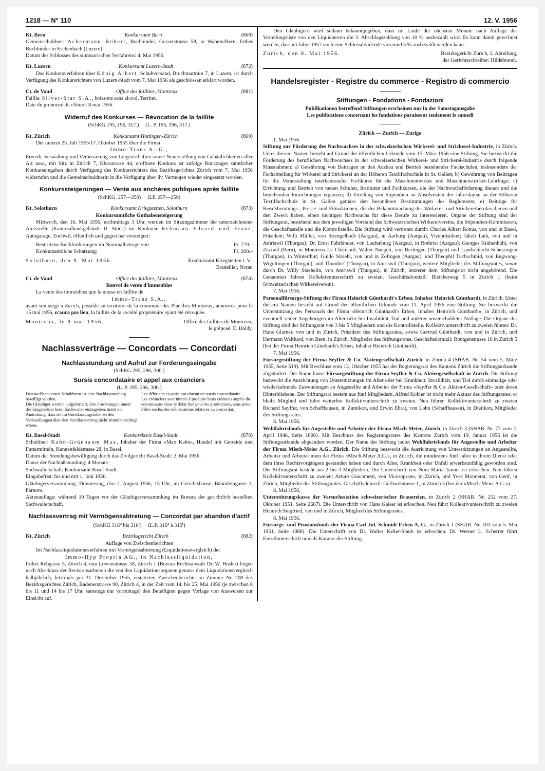1218 — N° 110 12. V. 1956
Kt. Bern Konkursamt Bern (868)
Gemeinschuldner: Ackermann Robert, Buchbinder, Gossetstrasse 58, in Wabern/Bern, früher Buchbinder in Eschenbach (Luzern).
Datum des Schlusses des summarischen Verfahrens: 4. Mai 1956.
Kt. Luzern Konkursamt Luzern-Stadt (872)
Das Konkursverfahren über König Albert, Schuhversand, Bruchmattrain 7, in Luzern, ist durch Verfügung des Konkursrichters von Luzern-Stadt vom 7. Mai 1956 als geschlossen erklärt worden.
Ct. de Vaud Office des faillites, Montreux (881)
Faillie: Silver-Star S.A., boissons sans alcool, Territet.
Date du prononcé de clôture: 8 mai 1956.
Widerruf des Konkurses — Révocation de la faillite
(SchKG 195, 196, 317.) (L. P. 195, 196, 317.)
Kt. Zürich Konkursamt Hottingen-Zürich (869)
Der unterm 25. Juli 1955/17. Oktober 1955 über die Firma
Immo-Trans A.-G.,
Erwerb, Verwaltung und Veräusserung von Liegenschaften sowie Neuerstellung von Gebäulichkeiten aller Art usw., mit Sitz in Zürich 7, Klusstrasse 44, eröffnete Konkurs ist zufolge Rückzuges sämtlicher Konkurseingaben durch Verfügung des Konkursrichters des Bezirksgerichtes Zürich vom 7. Mai 1956 widerrufen und die Gemeinschuldnerin in die Verfügung über ihr Vermögen wieder eingesetzt worden.
Konkurssteigerungen — Vente aux enchères publiques après faillite
(SchKG. 257—259) (LP. 257—259)
Kt. Solothurn Konkursamt Kriegstetten, Solothurn (873)
Konkursamtliche Guthabensteigerung
Mittwoch, den 16. Mai 1956, nachmittags 3 Uhr, werden im Sitzungszimmer der unterzeichneten Amtsstelle (Kantonalbankgebäude II. Stock) im Konkurse Rebmann Eduard und Franz, Autogarage, Zuchwil, öffentlich und gegen bar versteigert:
Bestrittene Buchforderungen im Nominalbetrage von Fr. 779.–
Konkursamtliche Schatzung: Fr. 200.–
Solothurn, den 9. Mai 1956. Konkursamt Kriegstetten i. V.:
Boutellier, Notar.
Ct. de Vaud Office des faillites, Montreux (874)
Renvoi de vente d'immeubles
La vente des immeubles que la masse en faillite de
Immo-Trans S.A.,
ayant son siège à Zurich, possède au territoire de la commune des Planches-Montreux, annoncée pour le 15 mai 1956, n'aura pas lieu, la faillite de la société propriétaire ayant été révoquée.
Montreux, le 9 mai 1956. Office des faillites de Montreux,
le préposé: E. Haldy.
Nachlassverträge — Concordats — Concordati
Nachlasstundung und Aufruf zur Forderungseingabe
(SchKG 295, 296, 300.)
Sursis concordataire et appel aux créanciers
(L. P. 295, 296, 300.)
Den nachbenannten Schuldnern ist eine Nachlasstundung bewilligt worden.
Die Gläubiger werden aufgefordert, ihre Forderungen innert der Eingabefrist beim Sachwalter einzugeben, unter der Androhung, dass sie im Unterlassungsfalle bei den Verhandlungen über den Nachlassvertrag nicht stimmberechtigt wären.
Les débiteurs ci-après ont obtenu un sursis concordataire.
Les créanciers sont invités à produire leurs créances auprès du commissaire dans le délai fixé pour les productions, sous peine d'être exclus des délibérations relatives au concordat.
Kt. Basel-Stadt Konkurskreis Basel-Stadt (870)
Schuldner: Kahn-Grünbaum Max, Inhaber der Firma «Max Kahn», Handel mit Getreide und Futtermitteln, Kannenfeldstrasse 28, in Basel.
Datum der Stundungsbewilligung durch das Zivilgericht Basel-Stadt: 2. Mai 1956.
Dauer der Nachlaßstundung: 4 Monate.
Sachwalterschaft: Konkursamt Basel-Stadt.
Eingabefrist: bis und mit 1. Juni 1956.
Gläubigerversammlung: Donnerstag, den 2. August 1956, 15 Uhr, im Gerichtshause, Bäumleingasse 1, Parterre.
Aktenauflage: während 10 Tagen vor der Gläubigerversammlung im Bureau der gerichtlich bestellten Sachwalterschaft.
Nachlassvertrag mit Vermögensabtretung — Concordat par abandon d'actif
(SchKG 316<sup>a</sup> bis 316<sup>t</sup>) (L.P. 316<sup>a</sup> à 316<sup>t</sup>)
Kt. Zürich Bezirksgericht Zürich (882)
Auflage von Zwischenberichten
Im Nachlassliquidationsverfahren mit Vermögensabtretung (Liquidationsvergleich) der
Immo-Hyp Propria AG., in Nachlassliquidation,
früher Rebgasse 5, Zürich 4, nun Löwenstrasse 58, Zürich 1 (Bureau Rechtsanwalt Dr. W. Hasler) liegen nach Abschluss der Revisionsarbeiten die von den Liquidationsorganen gemäss dem Liquidationsvergleich halbjährlich, letztmals per 31. Dezember 1955, erstatteten Zwischenberichte im Zimmer Nr. 208 des Bezirksgerichtes Zürich, Badenerstrasse 90, Zürich 4, in der Zeit vom 14. bis 25. Mai 1956 (je zwischen 8 bis 11 und 14 bis 17 Uhr, samstags nur vormittags) den Beteiligten gegen Vorlage von Ausweisen zur Einsicht auf.
Den Gläubigern wird sodann bekanntgegeben, dass im Laufe der nächsten Monate nach Auflage der Verteilungsliste von den Liquidatoren die 3. Abschlagszahlung von 10 % ausbezahlt wird. Es kann damit gerechnet werden, dass im Jahre 1957 noch eine Schlussdividende von rund 5 % ausbezahlt werden kann.
Zürich, den 8. Mai 1956. Bezirksgericht Zürich, 3. Abteilung,
der Gerichtsschreiber: Hildebrandt.
Handelsregister - Registre du commerce - Registro di commercio
Stiftungen - Fondations - Fondazioni
Publikationen betreffend Stiftungen erscheinen nur in der Samstagausgabe
Les publications concernant les fondations paraissent seulement le samedi
Zürich — Zurich — Zurigo
1. Mai 1956.
Stiftung zur Förderung des Nachwuchses in der schweizerischen Wirkerei- und Strickerei-Industrie, in Zürich. Unter diesem Namen besteht auf Grund der öffentlichen Urkunde vom 15. März 1956 eine Stiftung. Sie bezweckt die Förderung des beruflichen Nachwuchses in der schweizerischen Wirkerei- und Strickerei-Industrie durch folgende Massnahmen: a) Gewährung von Beiträgen an den Ausbau und Betrieb bestehender Fachschulen, insbesondere der Fachabteilung für Wirkerei und Strickerei an der Höheren Textilfachschule in St. Gallen; b) Gewährung von Beiträgen für die Veranstaltung interkantonaler Fachkurse für die Maschinenwirker und Maschinenstricker-Lehrlinge; c) Errichtung und Betrieb von neuen Schulen, Instituten und Fachkursen, die der Nachwuchsförderung dienen und die bestehenden Einrichtungen ergänzen; d) Erteilung von Stipendien an Absolventen der Jahreskurse an der Höheren Textilfachschule in St. Gallen gemäss den besonderen Bestimmungen des Reglements; e) Beiträge für Berufsberatungs-, Presse- und Filmaktionen, die der Bekanntmachung des Wirkerei- und Strickereiberufes dienen und den Zweck haben, einen tüchtigen Nachwuchs für diese Berufe zu interessieren. Organe der Stiftung sind der Stiftungsrat, bestehend aus dem jeweiligen Vorstand des Schweizerischen Wirkereivereins, die Stipendien-Kommission, die Geschäftsstelle und die Kontrollstelle. Die Stiftung wird vertreten durch: Charles Albert Ronus, von und in Basel, Präsident; Willi Müller, von Strengelbach (Aargau), in Aarburg (Aargau), Vizepräsident; Jakob Laib, von und in Amriswil (Thurgau); Dr. Ernst Fahrländer, von Laufenburg (Aargau), in Rothrist (Aargau); Georges Krähenbühl, von Zäziwil (Bern), in Montreux-Le Châtelard; Walter Naegeli, von Berlingen (Thurgau) und Landschlacht-Scherzingen (Thurgau), in Winterthur; Guido Straehl, von und in Zofingen (Aargau), und Theophil Tuchschmid, von Engwang-Wigoltingen (Thurgau), und Thundorf (Thurgau), in Amriswil (Thurgau), weitere Mitglieder des Stiftungsrates, sowie durch Dr. Willy Staehelin, von Amriswil (Thurgau), in Zürich, letzterer dem Stiftungsrat nicht angehörend. Die Genannten führen Kollektivunterschrift zu zweien. Geschäftsdomizil: Bleicherweg 5 in Zürich 1 (beim Schweizerischen Wirkereiverein).
7. Mai 1956.
Personalfürsorge-Stiftung der Firma Heinrich Günthardt's Erben, Inhaber Heinrich Günthardt, in Zürich. Unter diesem Namen besteht auf Grund der öffentlichen Urkunde vom 11. April 1956 eine Stiftung. Sie bezweckt die Unterstützung des Personals der Firma «Heinrich Günthardt's Erben, Inhaber Heinrich Günthardt», in Zürich, und eventuell seiner Angehörigen im Alter oder bei Invalidität, Tod und anderer unverschuldeter Notlage. Die Organe der Stiftung sind der Stiftungsrat von 3 bis 5 Mitgliedern und die Kontrollstelle. Kollektivunterschrift zu zweien führen: Dr. Hans Glarner, von und in Zürich, Präsident des Stiftungsrates, sowie Gertrud Günthardt, von und in Zürich, und Hermann Walthard, von Bern, in Zürich, Mitglieder des Stiftungsrates. Geschäftsdomizil: Röntgenstrasse 16 in Zürich 5 (bei der Firma Heinrich Günthardt's Erben, Inhaber Heinrich Günthardt).
7. Mai 1956.
Fürsorgestiftung der Firma Seyffer & Co. Aktiengesellschaft Zürich, in Zürich 4 (SHAB. Nr. 54 vom 5. März 1955, Seite 619). Mit Beschluss vom 13. Oktober 1955 hat der Regierungsrat des Kantons Zürich die Stiftungsurkunde abgeändert. Der Name lautet Fürsorgestiftung der Firma Seyffer & Co. Aktiengesellschaft in Zürich. Die Stiftung bezweckt die Ausrichtung von Unterstützungen im Alter oder bei Krankheit, Invalidität, und Tod durch einmalige oder wiederkehrende Zuwendungen an Angestellte und Arbeiter der Firma «Seyffer & Co. Aktien-Gesellschaft» oder deren Hinterbliebene. Der Stiftungsrat besteht aus fünf Mitgliedern. Alfred Kohler ist nicht mehr Aktuar des Stiftungsrates; er bleibt Mitglied und führt weiterhin Kollektivunterschrift zu zweien. Neu führen Kollektivunterschrift zu zweien Richard Seyffer, von Schaffhausen, in Zumikon, und Erwin Ehrat, von Lohn (Schaffhausen), in Dietikon, Mitglieder des Stiftungsrates.
8. Mai 1956.
Wohlfahrtsfonds für Angestellte und Arbeiter der Firma Misch-Meier, Zürich, in Zürich 3 (SHAB. Nr. 77 vom 2. April 1946, Seite 1006). Mit Beschluss des Regierungsrates des Kantons Zürich vom 19. Januar 1956 ist die Stiftungsurkunde abgeändert worden. Der Name der Stiftung lautet Wohlfahrtsfonds für Angestellte und Arbeiter der Firma Misch-Meier A.G., Zürich. Die Stiftung bezweckt die Ausrichtung von Unterstützungen an Angestellte, Arbeiter und Arbeiterinnen der Firma «Misch-Meier A.G.», in Zürich, die mindestens fünf Jahre in ihrem Dienst oder dem ihres Rechtsvorgängers gestanden haben und durch Alter, Krankheit oder Unfall erwerbsunfähig geworden sind. Der Stiftungsrat besteht aus 2 bis 3 Mitgliedern. Die Unterschrift von Nora Maria Tanner ist erloschen. Neu führen Kollektivunterschrift zu zweien: Arturo Giacometti, von Vicosoprano, in Zürich, und Yves Monnerat, von Genf, in Zürich, Mitglieder des Stiftungsrates. Geschäftsdomizil: Gerhardstrasse 1, in Zürich 3 (bei der «Misch-Meier A.G.»).
8. Mai 1956.
Unterstützungskasse der Versuchsstation schweizerischer Brauereien, in Zürich 2 (SHAB. Nr. 252 vom 27. Oktober 1951, Seite 2667). Die Unterschrift von Hans Gaiser ist erloschen. Neu führt Kollektivunterschrift zu zweien Heinrich Siegfried, von und in Zürich, Mitglied des Stiftungsrates.
8. Mai 1956.
Fürsorge- und Pensionsfonds der Firma Carl Jul. Schmidt Erben A.-G., in Zürich 1 (SHAB. Nr. 103 vom 5. Mai 1951, Seite 1086). Die Unterschrift von Dr. Walter Keller-Staub ist erloschen. Dr. Werner L. Scherrer führt Einzelunterschrift nun als Kurator der Stiftung.